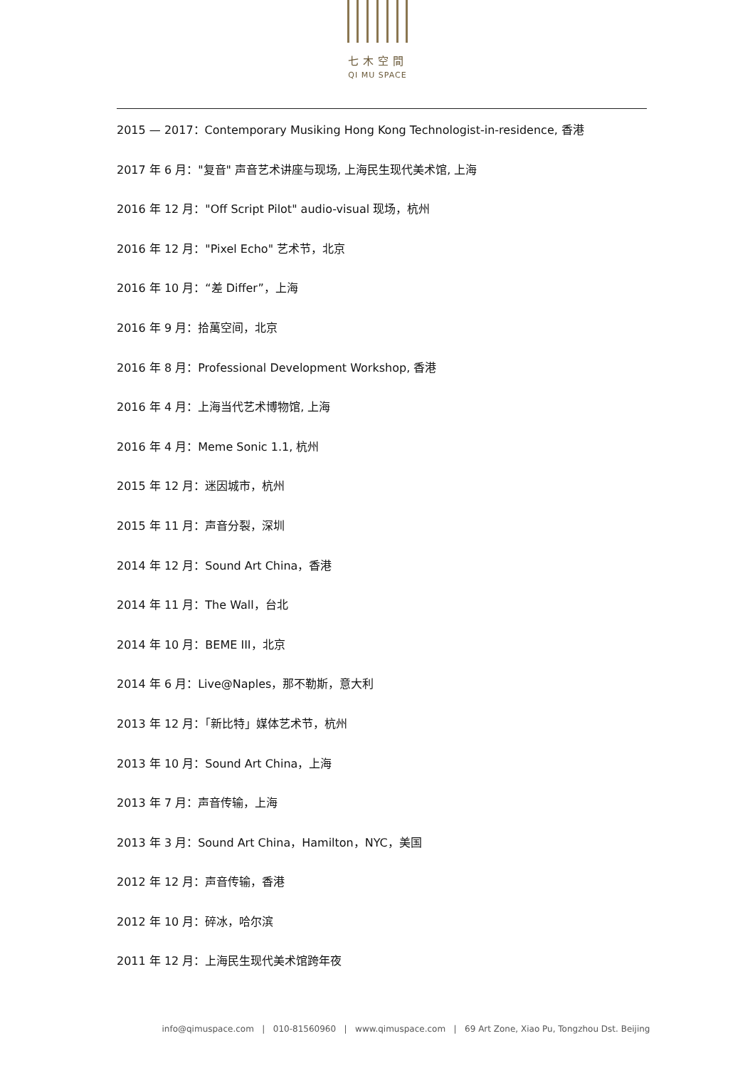七木空間
QI MU SPACE
2015 — 2017：Contemporary Musiking Hong Kong Technologist-in-residence, 香港
2017 年 6 月："复音" 声音艺术讲座与现场, 上海民生现代美术馆, 上海
2016 年 12 月："Off Script Pilot" audio-visual 现场，杭州
2016 年 12 月："Pixel Echo" 艺术节，北京
2016 年 10 月：“差 Differ”，上海
2016 年 9 月：拾萬空间，北京
2016 年 8 月：Professional Development Workshop, 香港
2016 年 4 月：上海当代艺术博物馆, 上海
2016 年 4 月：Meme Sonic 1.1, 杭州
2015 年 12 月：迷因城市，杭州
2015 年 11 月：声音分裂，深圳
2014 年 12 月：Sound Art China，香港
2014 年 11 月：The Wall，台北
2014 年 10 月：BEME III，北京
2014 年 6 月：Live@Naples，那不勒斯，意大利
2013 年 12 月：「新比特」媒体艺术节，杭州
2013 年 10 月：Sound Art China，上海
2013 年 7 月：声音传输，上海
2013 年 3 月：Sound Art China，Hamilton，NYC，美国
2012 年 12 月：声音传输，香港
2012 年 10 月：碎冰，哈尔滨
2011 年 12 月：上海民生现代美术馆跨年夜
info@qimuspace.com | 010-81560960 | www.qimuspace.com | 69 Art Zone, Xiao Pu, Tongzhou Dst. Beijing